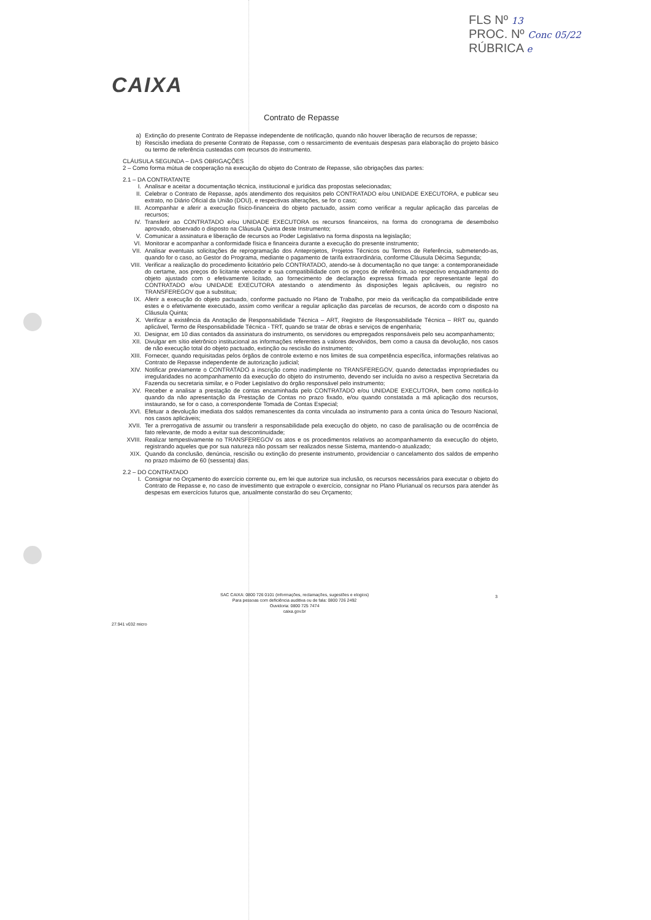FLS Nº 13
PROC. Nº Conc 05/22
RÚBRICA e
CAIXA
Contrato de Repasse
a) Extinção do presente Contrato de Repasse independente de notificação, quando não houver liberação de recursos de repasse;
b) Rescisão imediata do presente Contrato de Repasse, com o ressarcimento de eventuais despesas para elaboração do projeto básico ou termo de referência custeadas com recursos do instrumento.
CLÁUSULA SEGUNDA – DAS OBRIGAÇÕES
2 – Como forma mútua de cooperação na execução do objeto do Contrato de Repasse, são obrigações das partes:
2.1 – DA CONTRATANTE
I. Analisar e aceitar a documentação técnica, institucional e jurídica das propostas selecionadas;
II. Celebrar o Contrato de Repasse, após atendimento dos requisitos pelo CONTRATADO e/ou UNIDADE EXECUTORA, e publicar seu extrato, no Diário Oficial da União (DOU), e respectivas alterações, se for o caso;
III. Acompanhar e aferir a execução físico-financeira do objeto pactuado, assim como verificar a regular aplicação das parcelas de recursos;
IV. Transferir ao CONTRATADO e/ou UNIDADE EXECUTORA os recursos financeiros, na forma do cronograma de desembolso aprovado, observado o disposto na Cláusula Quinta deste Instrumento;
V. Comunicar a assinatura e liberação de recursos ao Poder Legislativo na forma disposta na legislação;
VI. Monitorar e acompanhar a conformidade física e financeira durante a execução do presente instrumento;
VII. Analisar eventuais solicitações de reprogramação dos Anteprojetos, Projetos Técnicos ou Termos de Referência, submetendo-as, quando for o caso, ao Gestor do Programa, mediante o pagamento de tarifa extraordinária, conforme Cláusula Décima Segunda;
VIII. Verificar a realização do procedimento licitatório pelo CONTRATADO, atendo-se à documentação no que tange: a contemporaneidade do certame, aos preços do licitante vencedor e sua compatibilidade com os preços de referência, ao respectivo enquadramento do objeto ajustado com o efetivamente licitado, ao fornecimento de declaração expressa firmada por representante legal do CONTRATADO e/ou UNIDADE EXECUTORA atestando o atendimento às disposições legais aplicáveis, ou registro no TRANSFEREGOV que a substitua;
IX. Aferir a execução do objeto pactuado, conforme pactuado no Plano de Trabalho, por meio da verificação da compatibilidade entre estes e o efetivamente executado, assim como verificar a regular aplicação das parcelas de recursos, de acordo com o disposto na Cláusula Quinta;
X. Verificar a existência da Anotação de Responsabilidade Técnica – ART, Registro de Responsabilidade Técnica – RRT ou, quando aplicável, Termo de Responsabilidade Técnica - TRT, quando se tratar de obras e serviços de engenharia;
XI. Designar, em 10 dias contados da assinatura do instrumento, os servidores ou empregados responsáveis pelo seu acompanhamento;
XII. Divulgar em sítio eletrônico institucional as informações referentes a valores devolvidos, bem como a causa da devolução, nos casos de não execução total do objeto pactuado, extinção ou rescisão do instrumento;
XIII. Fornecer, quando requisitadas pelos órgãos de controle externo e nos limites de sua competência específica, informações relativas ao Contrato de Repasse independente de autorização judicial;
XIV. Notificar previamente o CONTRATADO a inscrição como inadimplente no TRANSFEREGOV, quando detectadas impropriedades ou irregularidades no acompanhamento da execução do objeto do instrumento, devendo ser incluída no aviso a respectiva Secretaria da Fazenda ou secretaria similar, e o Poder Legislativo do órgão responsável pelo instrumento;
XV. Receber e analisar a prestação de contas encaminhada pelo CONTRATADO e/ou UNIDADE EXECUTORA, bem como notificá-lo quando da não apresentação da Prestação de Contas no prazo fixado, e/ou quando constatada a má aplicação dos recursos, instaurando, se for o caso, a correspondente Tomada de Contas Especial;
XVI. Efetuar a devolução imediata dos saldos remanescentes da conta vinculada ao instrumento para a conta única do Tesouro Nacional, nos casos aplicáveis;
XVII. Ter a prerrogativa de assumir ou transferir a responsabilidade pela execução do objeto, no caso de paralisação ou de ocorrência de fato relevante, de modo a evitar sua descontinuidade;
XVIII. Realizar tempestivamente no TRANSFEREGOV os atos e os procedimentos relativos ao acompanhamento da execução do objeto, registrando aqueles que por sua natureza não possam ser realizados nesse Sistema, mantendo-o atualizado;
XIX. Quando da conclusão, denúncia, rescisão ou extinção do presente instrumento, providenciar o cancelamento dos saldos de empenho no prazo máximo de 60 (sessenta) dias.
2.2 – DO CONTRATADO
I. Consignar no Orçamento do exercício corrente ou, em lei que autorize sua inclusão, os recursos necessários para executar o objeto do Contrato de Repasse e, no caso de investimento que extrapole o exercício, consignar no Plano Plurianual os recursos para atender às despesas em exercícios futuros que, anualmente constarão do seu Orçamento;
3
SAC CAIXA: 0800 726 0101 (informações, reclamações, sugestões e elogios)
Para pessoas com deficiência auditiva ou de fala: 0800 726 2492
Ouvidoria: 0800 725 7474
caixa.gov.br
27.941 v032 micro